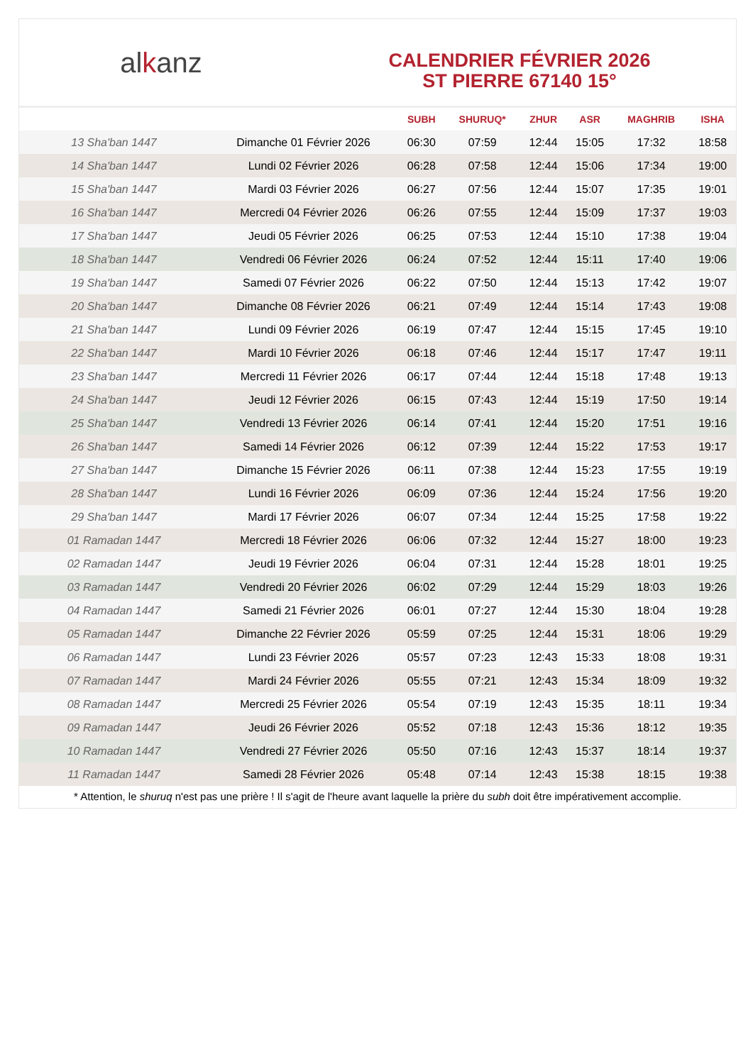al k anz
CALENDRIER FÉVRIER 2026
ST PIERRE 67140 15°
| | | SUBH | SHURUQ* | ZHUR | ASR | MAGHRIB | ISHA |
| --- | --- | --- | --- | --- | --- | --- | --- |
| 13 Sha'ban 1447 | Dimanche 01 Février 2026 | 06:30 | 07:59 | 12:44 | 15:05 | 17:32 | 18:58 |
| 14 Sha'ban 1447 | Lundi 02 Février 2026 | 06:28 | 07:58 | 12:44 | 15:06 | 17:34 | 19:00 |
| 15 Sha'ban 1447 | Mardi 03 Février 2026 | 06:27 | 07:56 | 12:44 | 15:07 | 17:35 | 19:01 |
| 16 Sha'ban 1447 | Mercredi 04 Février 2026 | 06:26 | 07:55 | 12:44 | 15:09 | 17:37 | 19:03 |
| 17 Sha'ban 1447 | Jeudi 05 Février 2026 | 06:25 | 07:53 | 12:44 | 15:10 | 17:38 | 19:04 |
| 18 Sha'ban 1447 | Vendredi 06 Février 2026 | 06:24 | 07:52 | 12:44 | 15:11 | 17:40 | 19:06 |
| 19 Sha'ban 1447 | Samedi 07 Février 2026 | 06:22 | 07:50 | 12:44 | 15:13 | 17:42 | 19:07 |
| 20 Sha'ban 1447 | Dimanche 08 Février 2026 | 06:21 | 07:49 | 12:44 | 15:14 | 17:43 | 19:08 |
| 21 Sha'ban 1447 | Lundi 09 Février 2026 | 06:19 | 07:47 | 12:44 | 15:15 | 17:45 | 19:10 |
| 22 Sha'ban 1447 | Mardi 10 Février 2026 | 06:18 | 07:46 | 12:44 | 15:17 | 17:47 | 19:11 |
| 23 Sha'ban 1447 | Mercredi 11 Février 2026 | 06:17 | 07:44 | 12:44 | 15:18 | 17:48 | 19:13 |
| 24 Sha'ban 1447 | Jeudi 12 Février 2026 | 06:15 | 07:43 | 12:44 | 15:19 | 17:50 | 19:14 |
| 25 Sha'ban 1447 | Vendredi 13 Février 2026 | 06:14 | 07:41 | 12:44 | 15:20 | 17:51 | 19:16 |
| 26 Sha'ban 1447 | Samedi 14 Février 2026 | 06:12 | 07:39 | 12:44 | 15:22 | 17:53 | 19:17 |
| 27 Sha'ban 1447 | Dimanche 15 Février 2026 | 06:11 | 07:38 | 12:44 | 15:23 | 17:55 | 19:19 |
| 28 Sha'ban 1447 | Lundi 16 Février 2026 | 06:09 | 07:36 | 12:44 | 15:24 | 17:56 | 19:20 |
| 29 Sha'ban 1447 | Mardi 17 Février 2026 | 06:07 | 07:34 | 12:44 | 15:25 | 17:58 | 19:22 |
| 01 Ramadan 1447 | Mercredi 18 Février 2026 | 06:06 | 07:32 | 12:44 | 15:27 | 18:00 | 19:23 |
| 02 Ramadan 1447 | Jeudi 19 Février 2026 | 06:04 | 07:31 | 12:44 | 15:28 | 18:01 | 19:25 |
| 03 Ramadan 1447 | Vendredi 20 Février 2026 | 06:02 | 07:29 | 12:44 | 15:29 | 18:03 | 19:26 |
| 04 Ramadan 1447 | Samedi 21 Février 2026 | 06:01 | 07:27 | 12:44 | 15:30 | 18:04 | 19:28 |
| 05 Ramadan 1447 | Dimanche 22 Février 2026 | 05:59 | 07:25 | 12:44 | 15:31 | 18:06 | 19:29 |
| 06 Ramadan 1447 | Lundi 23 Février 2026 | 05:57 | 07:23 | 12:43 | 15:33 | 18:08 | 19:31 |
| 07 Ramadan 1447 | Mardi 24 Février 2026 | 05:55 | 07:21 | 12:43 | 15:34 | 18:09 | 19:32 |
| 08 Ramadan 1447 | Mercredi 25 Février 2026 | 05:54 | 07:19 | 12:43 | 15:35 | 18:11 | 19:34 |
| 09 Ramadan 1447 | Jeudi 26 Février 2026 | 05:52 | 07:18 | 12:43 | 15:36 | 18:12 | 19:35 |
| 10 Ramadan 1447 | Vendredi 27 Février 2026 | 05:50 | 07:16 | 12:43 | 15:37 | 18:14 | 19:37 |
| 11 Ramadan 1447 | Samedi 28 Février 2026 | 05:48 | 07:14 | 12:43 | 15:38 | 18:15 | 19:38 |
* Attention, le shuruq n'est pas une prière ! Il s'agit de l'heure avant laquelle la prière du subh doit être impérativement accomplie.